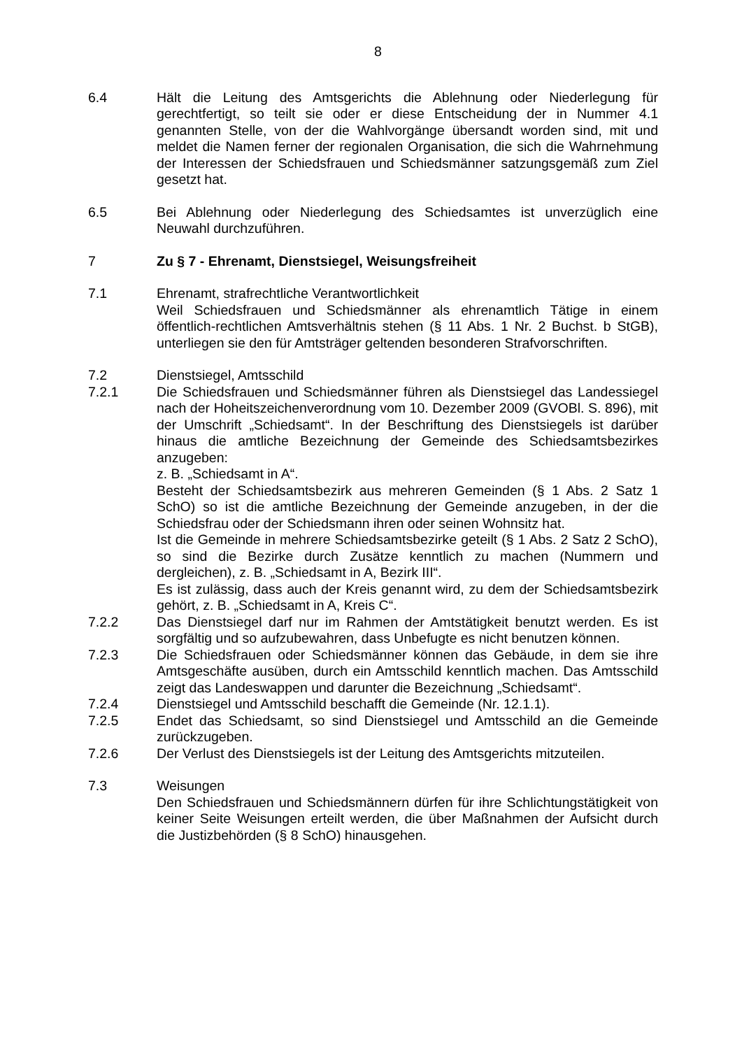8
6.4 Hält die Leitung des Amtsgerichts die Ablehnung oder Niederlegung für gerechtfertigt, so teilt sie oder er diese Entscheidung der in Nummer 4.1 genannten Stelle, von der die Wahlvorgänge übersandt worden sind, mit und meldet die Namen ferner der regionalen Organisation, die sich die Wahrnehmung der Interessen der Schiedsfrauen und Schiedsmänner satzungsgemäß zum Ziel gesetzt hat.
6.5 Bei Ablehnung oder Niederlegung des Schiedsamtes ist unverzüglich eine Neuwahl durchzuführen.
7 Zu § 7 - Ehrenamt, Dienstsiegel, Weisungsfreiheit
7.1 Ehrenamt, strafrechtliche Verantwortlichkeit
Weil Schiedsfrauen und Schiedsmänner als ehrenamtlich Tätige in einem öffentlich-rechtlichen Amtsverhältnis stehen (§ 11 Abs. 1 Nr. 2 Buchst. b StGB), unterliegen sie den für Amtsträger geltenden besonderen Strafvorschriften.
7.2 Dienstsiegel, Amtsschild
7.2.1 Die Schiedsfrauen und Schiedsmänner führen als Dienstsiegel das Landessiegel nach der Hoheitszeichenverordnung vom 10. Dezember 2009 (GVOBl. S. 896), mit der Umschrift „Schiedsamt“. In der Beschriftung des Dienstsiegels ist darüber hinaus die amtliche Bezeichnung der Gemeinde des Schiedsamtsbezirkes anzugeben:
z. B. „Schiedsamt in A“.
Besteht der Schiedsamtsbezirk aus mehreren Gemeinden (§ 1 Abs. 2 Satz 1 SchO) so ist die amtliche Bezeichnung der Gemeinde anzugeben, in der die Schiedsfrau oder der Schiedsmann ihren oder seinen Wohnsitz hat.
Ist die Gemeinde in mehrere Schiedsamtsbezirke geteilt (§ 1 Abs. 2 Satz 2 SchO), so sind die Bezirke durch Zusätze kenntlich zu machen (Nummern und dergleichen), z. B. „Schiedsamt in A, Bezirk III“.
Es ist zulässig, dass auch der Kreis genannt wird, zu dem der Schiedsamtsbezirk gehört, z. B. „Schiedsamt in A, Kreis C“.
7.2.2 Das Dienstsiegel darf nur im Rahmen der Amtstätigkeit benutzt werden. Es ist sorgfältig und so aufzubewahren, dass Unbefugte es nicht benutzen können.
7.2.3 Die Schiedsfrauen oder Schiedsmänner können das Gebäude, in dem sie ihre Amtsgeschäfte ausüben, durch ein Amtsschild kenntlich machen. Das Amtsschild zeigt das Landeswappen und darunter die Bezeichnung „Schiedsamt“.
7.2.4 Dienstsiegel und Amtsschild beschafft die Gemeinde (Nr. 12.1.1).
7.2.5 Endet das Schiedsamt, so sind Dienstsiegel und Amtsschild an die Gemeinde zurückzugeben.
7.2.6 Der Verlust des Dienstsiegels ist der Leitung des Amtsgerichts mitzuteilen.
7.3 Weisungen
Den Schiedsfrauen und Schiedsmännern dürfen für ihre Schlichtungstätigkeit von keiner Seite Weisungen erteilt werden, die über Maßnahmen der Aufsicht durch die Justizbehörden (§ 8 SchO) hinausgehen.